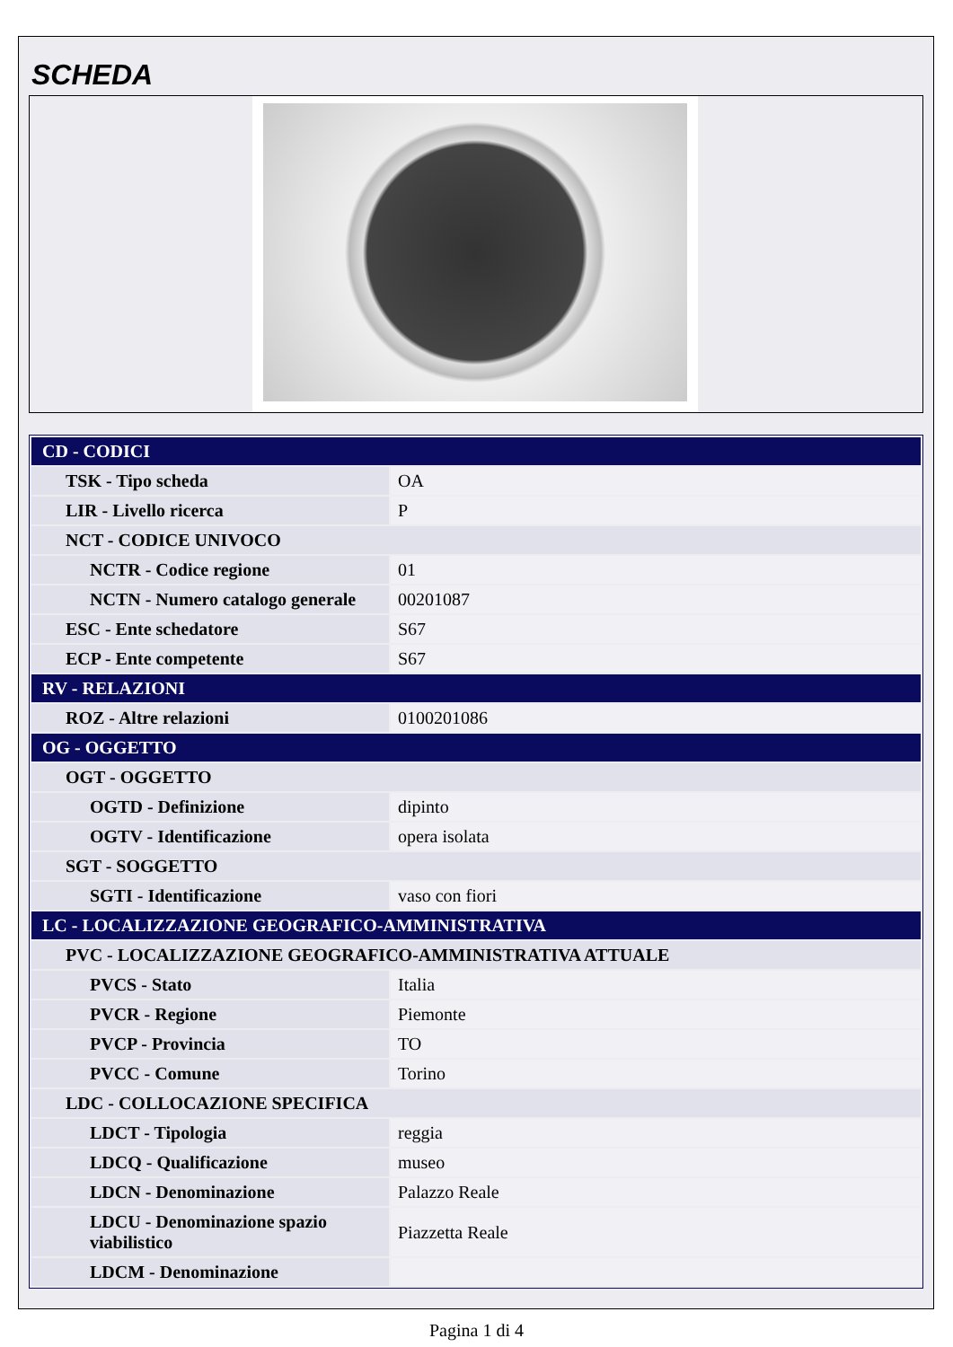SCHEDA
| CD - CODICI | |
| TSK - Tipo scheda | OA |
| LIR - Livello ricerca | P |
| NCT - CODICE UNIVOCO | |
| NCTR - Codice regione | 01 |
| NCTN - Numero catalogo generale | 00201087 |
| ESC - Ente schedatore | S67 |
| ECP - Ente competente | S67 |
| RV - RELAZIONI | |
| ROZ - Altre relazioni | 0100201086 |
| OG - OGGETTO | |
| OGT - OGGETTO | |
| OGTD - Definizione | dipinto |
| OGTV - Identificazione | opera isolata |
| SGT - SOGGETTO | |
| SGTI - Identificazione | vaso con fiori |
| LC - LOCALIZZAZIONE GEOGRAFICO-AMMINISTRATIVA | |
| PVC - LOCALIZZAZIONE GEOGRAFICO-AMMINISTRATIVA ATTUALE | |
| PVCS - Stato | Italia |
| PVCR - Regione | Piemonte |
| PVCP - Provincia | TO |
| PVCC - Comune | Torino |
| LDC - COLLOCAZIONE SPECIFICA | |
| LDCT - Tipologia | reggia |
| LDCQ - Qualificazione | museo |
| LDCN - Denominazione | Palazzo Reale |
| LDCU - Denominazione spazio viabilistico | Piazzetta Reale |
| LDCM - Denominazione | |
Pagina 1 di 4